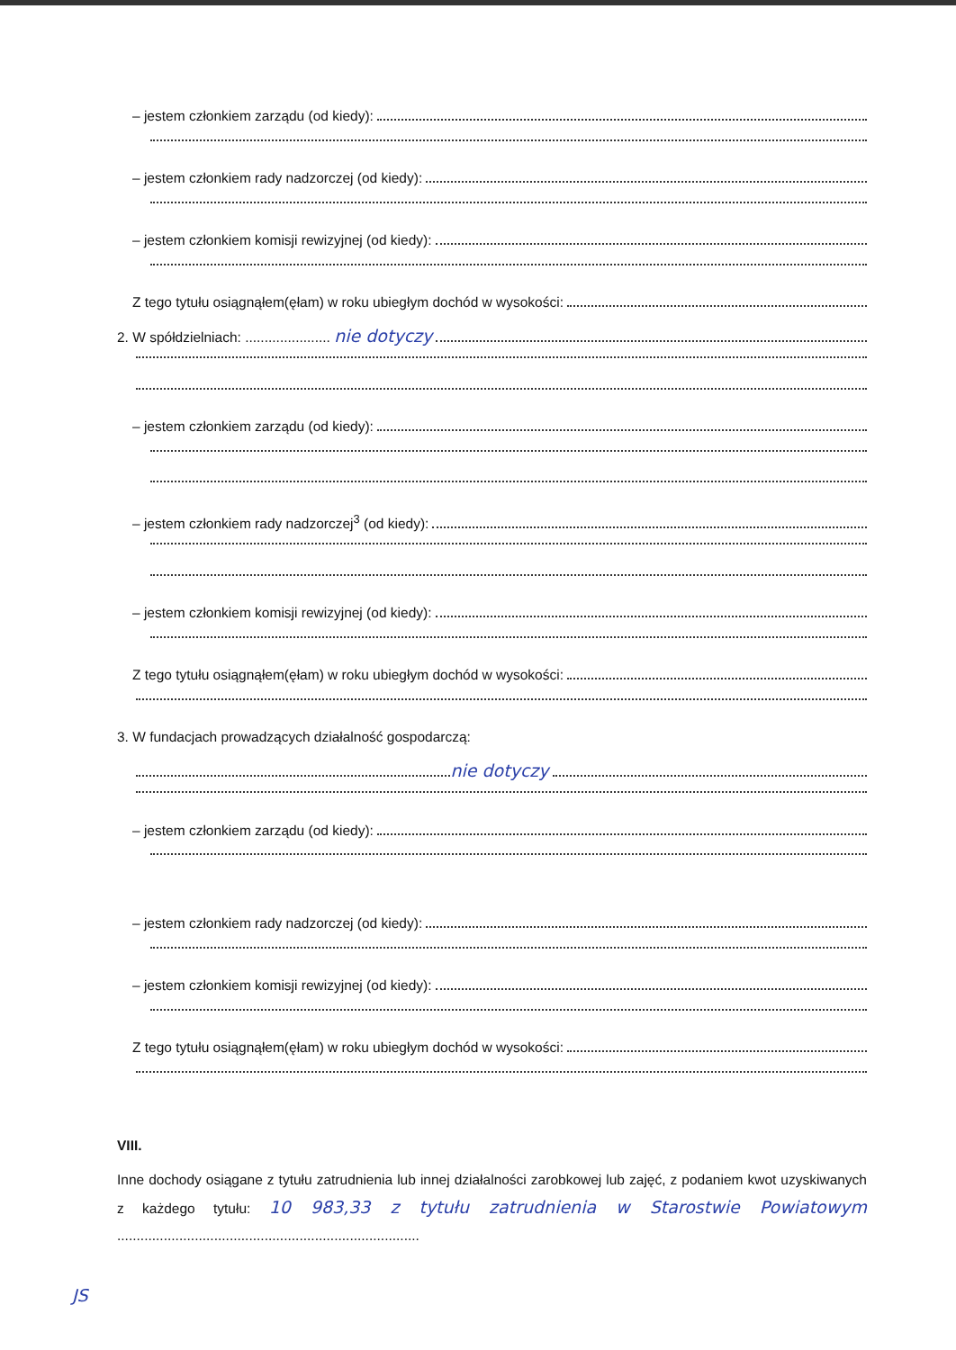– jestem członkiem zarządu (od kiedy):
– jestem członkiem rady nadzorczej (od kiedy):
– jestem członkiem komisji rewizyjnej (od kiedy):
Z tego tytułu osiągnąłem(ęłam) w roku ubiegłym dochód w wysokości:
2. W spółdzielniach: ...................... nie dotyczy
– jestem członkiem zarządu (od kiedy):
– jestem członkiem rady nadzorczej<sup>3</sup> (od kiedy):
– jestem członkiem komisji rewizyjnej (od kiedy):
Z tego tytułu osiągnąłem(ęłam) w roku ubiegłym dochód w wysokości:
3. W fundacjach prowadzących działalność gospodarczą:
nie dotyczy
– jestem członkiem zarządu (od kiedy):
– jestem członkiem rady nadzorczej (od kiedy):
– jestem członkiem komisji rewizyjnej (od kiedy):
Z tego tytułu osiągnąłem(ęłam) w roku ubiegłym dochód w wysokości:
VIII.
Inne dochody osiągane z tytułu zatrudnienia lub innej działalności zarobkowej lub zajęć, z podaniem kwot uzyskiwanych z każdego tytułu: 10 983,33 z tytułu zatrudnienia w Starostwie Powiatowym ..............................................................................
JS